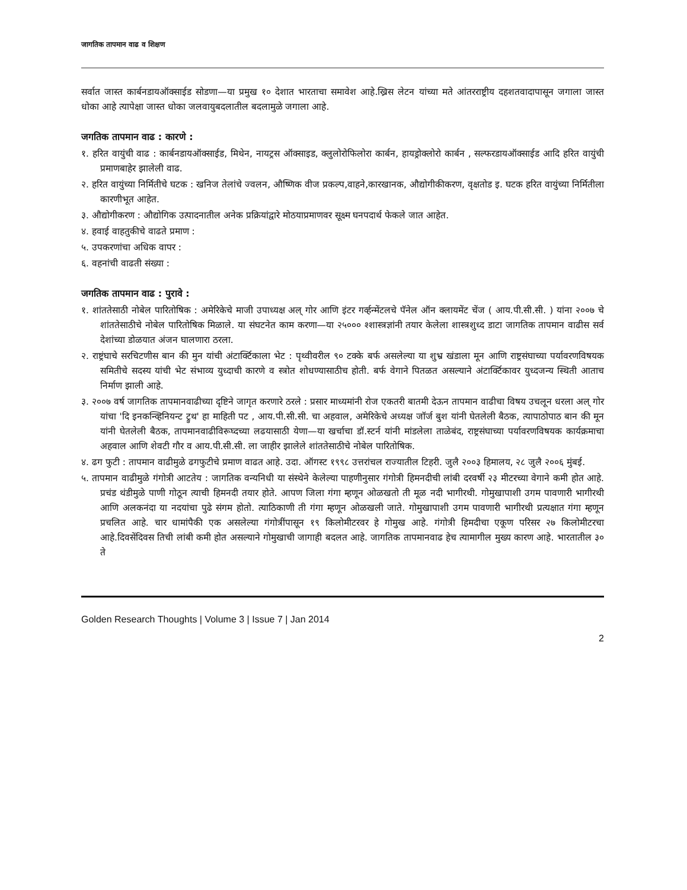जागतिक तापमान वाढ व शिक्षण
सर्वात जास्त कार्बनडायऑक्साईड सोडणा—या प्रमुख १० देशात भारताचा समावेश आहे.ख्रिस लेटन यांच्या मते आंतरराष्ट्रीय दहशतवादापासून जगाला जास्त धोका आहे त्यापेक्षा जास्त धोका जलवायुबदलातील बदलामुळे जगाला आहे.
जगतिक तापमान वाढ : कारणे :
१. हरित वायुंची वाढ : कार्बनडायऑक्साईड, मिथेन, नायट्रस ऑक्साइड, क्लुलोरोफिलोरा कार्बन, हायड्रोक्लोरो कार्बन , सल्फरडायऑक्साईड आदि हरित वायुंची प्रमाणबाहेर झालेली वाढ.
२. हरित वायुंच्या निर्मितीचे घटक : खनिज तेलांचे ज्वलन, औष्णिक वीज प्रकल्प,वाहने,कारखानक, औद्योगीकीकरण, वृक्षतोड इ. घटक हरित वायुंच्या निर्मितीला कारणीभूत आहेत.
३. औद्योगीकरण : औद्योगिक उत्पादनातील अनेक प्रक्रियांद्वारे मोठयाप्रमाणवर सूक्ष्म घनपदार्थ फेकले जात आहेत.
४. हवाई वाहतुकीचे वाढते प्रमाण :
५. उपकरणांचा अधिक वापर :
६. वहनांची वाढती संख्या :
जगतिक तापमान वाढ : पुरावे :
१. शांततेसाठी नोबेल पारितोषिक : अमेरिकेचे माजी उपाध्यक्ष अल् गोर आणि इंटर गर्व्हन्मेंटलचे पॅनेल ऑन क्लायमेंट चेंज ( आय.पी.सी.सी. ) यांना २००७ चे शांततेसाठीचे नोबेल पारितोषिक मिळाले. या संघटनेत काम करणा—या २५००० श्शास्त्रज्ञांनी तयार केलेला शास्त्रशुध्द डाटा जागतिक तापमान वाढीस सर्व देशांच्या डोळयात अंजन घालणारा ठरला.
२. राष्ट्रंघाचे सरचिटणीस बान की मुन यांची अंटार्क्टिकाला भेट : पृथ्वीवरील ९० टक्के बर्फ असलेल्या या शुभ्र खंडाला मून आणि राष्ट्रसंघाच्या पर्यावरणविषयक समितीचे सदस्य यांची भेट संभाव्य युध्दाची कारणे व स्त्रोत शोधण्यासाठीच होती. बर्फ वेगाने पितळत असल्याने अंटार्क्टिकावर युध्दजन्य स्थिती आताच निर्माण झाली आहे.
३. २००७ वर्ष जागतिक तापमानवाढीच्या दृष्टिने जागृत करणारे ठरले : प्रसार माध्यमांनी रोज एकतरी बातमी देऊन तापमान वाढीचा विषय उचलून धरला अल् गोर यांचा 'दि इनकन्व्हिनियन्ट ट्रुथ' हा माहिती पट , आय.पी.सी.सी. चा अहवाल, अमेरिकेचे अध्यक्ष जॉर्ज बुश यांनी घेतलेली बैठक, त्यापाठोपाठ बान की मून यांनी घेतलेली बैठक, तापमानवाढीविरूघ्दच्या लढयासाठी येणा—या खर्चाचा डॉ.स्टर्न यांनी मांडलेला ताळेबंद, राष्ट्रसंघाच्या पर्यावरणविषयक कार्यक्रमाचा अहवाल आणि शेवटी गौर व आय.पी.सी.सी. ला जाहीर झालेले शांततेसाठीचे नोबेल पारितोषिक.
४. ढग फुटी : तापमान वाढीमुळे ढगफुटीचे प्रमाण वाढत आहे. उदा. ऑगस्ट १९९८ उत्तरांचल राज्यातील टिहरी. जुलै २००३ हिमालय, २८ जुलै २००६ मुंबई.
५. तापमान वाढीमुळे गंगोत्री आटतेय : जागतिक वन्यनिधी या संस्थेने केलेल्या पाहणीनुसार गंगोत्री हिमनदीची लांबी दरवर्षी २३ मीटरच्या वेगाने कमी होत आहे. प्रचंड थंडीमुळे पाणी गोठून त्याची हिमनदी तयार होते. आपण जिला गंगा म्हणून ओळखतो ती मूळ नदी भागीरथी. गोमुखापाशी उगम पावणारी भागीरथी आणि अलकनंदा या नदयांचा पुढे संगम होतो. त्याठिकाणी ती गंगा म्हणून ओळखली जाते. गोमुखापाशी उगम पावणारी भागीरथी प्रत्यक्षात गंगा म्हणून प्रचलित आहे. चार धामांपैकी एक असलेल्या गंगोत्रींपासून १९ किलोमीटरवर हे गोमुख आहे. गंगोत्री हिमदीचा एकूण परिसर २७ किलोमीटरचा आहे.दिवसेंदिवस तिची लांबी कमी होत असल्याने गोमुखाची जागाही बदलत आहे. जागतिक तापमानवाढ हेच त्यामागील मुख्य कारण आहे. भारतातील ३० ते
Golden Research Thoughts | Volume 3 | Issue 7 | Jan 2014
2